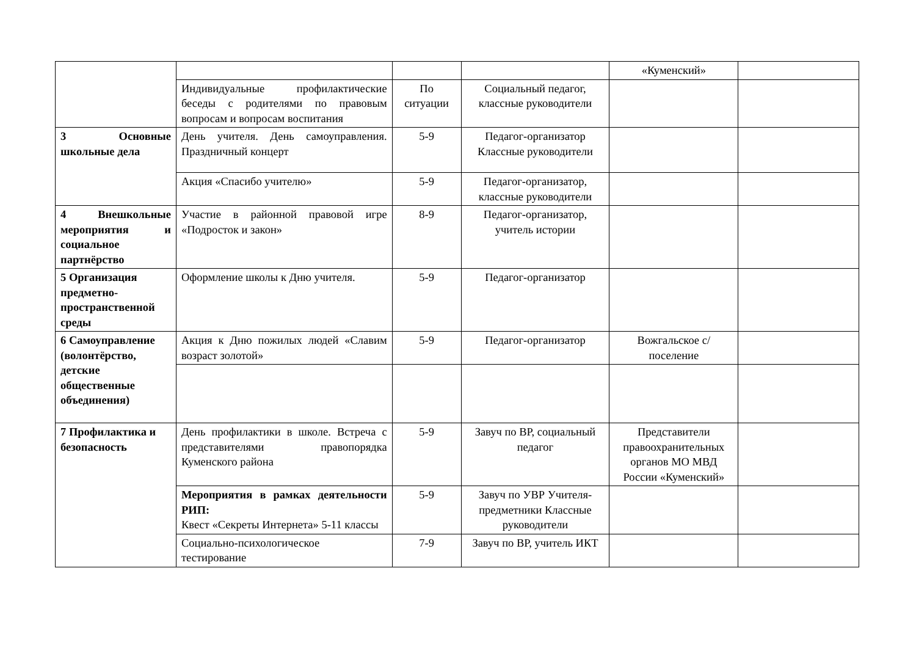| | | | | «Куменский» | |
| | Индивидуальные профилактические беседы с родителями по правовым вопросам и вопросам воспитания | По ситуации | Социальный педагог, классные руководители | | |
| 3 Основные школьные дела | День учителя. День самоуправления. Праздничный концерт | 5-9 | Педагог-организатор Классные руководители | | |
| | Акция «Спасибо учителю» | 5-9 | Педагог-организатор, классные руководители | | |
| 4 Внешкольные мероприятия и социальное партнёрство | Участие в районной правовой игре «Подросток и закон» | 8-9 | Педагог-организатор, учитель истории | | |
| 5 Организация предметно-пространственной среды | Оформление школы к Дню учителя. | 5-9 | Педагог-организатор | | |
| 6 Самоуправление (волонтёрство, детские общественные объединения) | Акция к Дню пожилых людей «Славим возраст золотой» | 5-9 | Педагог-организатор | Вожгальское с/поселение | |
| 7 Профилактика и безопасность | День профилактики в школе. Встреча с представителями правопорядка Куменского района | 5-9 | Завуч по ВР, социальный педагог | Представители правоохранительных органов МО МВД России «Куменский» | |
| | Мероприятия в рамках деятельности РИП: Квест «Секреты Интернета» 5-11 классы | 5-9 | Завуч по УВР Учителя-предметники Классные руководители | | |
| | Социально-психологическое тестирование | 7-9 | Завуч по ВР, учитель ИКТ | | |